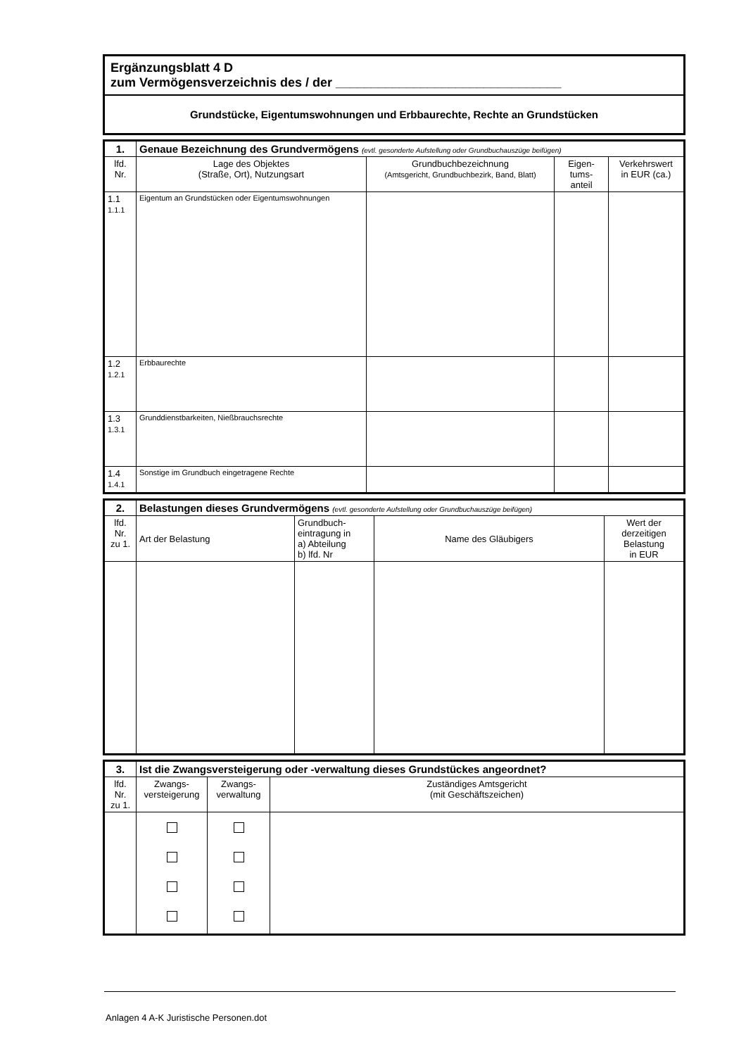| Ergänzungsblatt 4 D zum Vermögensverzeichnis des / der ________________________________ |
| Grundstücke, Eigentumswohnungen und Erbbaurechte, Rechte an Grundstücken |
| 1. | Genaue Bezeichnung des Grundvermögens (evtl. gesonderte Aufstellung oder Grundbuchauszüge beifügen) | | | |
| lfd. Nr. | Lage des Objektes (Straße, Ort), Nutzungsart | Grundbuchbezeichnung (Amtsgericht, Grundbuchbezirk, Band, Blatt) | Eigen- tums- anteil | Verkehrswert in EUR (ca.) |
| 1.1 1.1.1 | Eigentum an Grundstücken oder Eigentumswohnungen | | | |
| 1.2 1.2.1 | Erbbaurechte | | | |
| 1.3 1.3.1 | Grunddienstbarkeiten, Nießbrauchsrechte | | | |
| 1.4 1.4.1 | Sonstige im Grundbuch eingetragene Rechte | | | |
| 2. | Belastungen dieses Grundvermögens (evtl. gesonderte Aufstellung oder Grundbuchauszüge beifügen) | | | |
| lfd. Nr. zu 1. | Art der Belastung | Grundbuch- eintragung in a) Abteilung b) lfd. Nr | Name des Gläubigers | Wert der derzeitigen Belastung in EUR |
| 3. | Ist die Zwangsversteigerung oder -verwaltung dieses Grundstückes angeordnet? | | |
| lfd. Nr. zu 1. | Zwangs- versteigerung | Zwangs- verwaltung | Zuständiges Amtsgericht (mit Geschäftszeichen) |
Anlagen 4 A-K Juristische Personen.dot